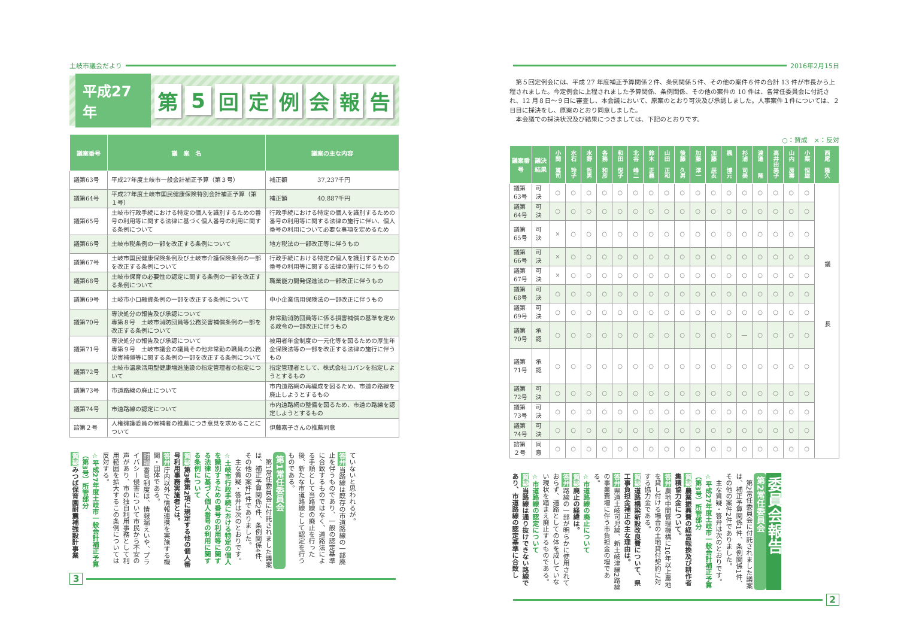土岐市議会だより
平成27年 第 5 回定例会報告
| 議案番号 | 議 案 名 | 議案の主な内容 |
| --- | --- | --- |
| 議第63号 | 平成27年度土岐市一般会計補正予算（第３号） | 補正額 37,237千円 |
| 議第64号 | 平成27年度土岐市国民健康保険特別会計補正予算（第１号） | 補正額 40,887千円 |
| 議第65号 | 土岐市行政手続における特定の個人を識別するための番号の利用等に関する法律に基づく個人番号の利用に関する条例について | 行政手続における特定の個人を識別するための番号の利用等に関する法律の施行に伴い、個人番号の利用について必要な事項を定めるため |
| 議第66号 | 土岐市税条例の一部を改正する条例について | 地方税法の一部改正等に伴うもの |
| 議第67号 | 土岐市国民健康保険条例及び土岐市介護保険条例の一部を改正する条例について | 行政手続における特定の個人を識別するための番号の利用等に関する法律の施行に伴うもの |
| 議第68号 | 土岐市保育の必要性の認定に関する条例の一部を改正する条例について | 職業能力開発促進法の一部改正に伴うもの |
| 議第69号 | 土岐市小口融資条例の一部を改正する条例について | 中小企業信用保険法の一部改正に伴うもの |
| 議第70号 | 専決処分の報告及び承認について 専第８号 土岐市消防団員等公務災害補償条例の一部を改正する条例について | 非常勤消防団員等に係る損害補償の基準を定める政令の一部改正に伴うもの |
| 議第71号 | 専決処分の報告及び承認について 専第９号 土岐市議会の議員その他非常勤の職員の公務災害補償等に関する条例の一部を改正する条例について | 被用者年金制度の一元化等を図るための厚生年金保険法等の一部を改正する法律の施行に伴うもの |
| 議第72号 | 土岐市温泉活用型健康増進施設の指定管理者の指定について | 指定管理者として、株式会社コパンを指定しようとするもの |
| 議第73号 | 市道路線の廃止について | 市内道路網の再編成を図るため、市道の路線を廃止しようとするもの |
| 議第74号 | 市道路線の認定について | 市内道路網の整備を図るため、市道の路線を認定しようとするもの |
| 諮第２号 | 人権擁護委員の候補者の推薦につき意見を求めることについて | 伊藤嘉子さんの推薦同意 |
ていないと思われるが。
答弁当路線は既存の市道路線の一部廃止を伴うものであり、一般の認定基準に合致するものではなく、道路法による手順として当路線の廃止を行った後、新たな市道路線として認定を行うものである。
第1常任委員会
　第1常任委員会に付託されました議案は、補正予算関係2件、条例関係4件、その他の案件1件でありました。
　主な質疑・答弁は次のとおりです。
☆土岐市行政手続における特定の個人を識別するための番号の利用等に関する法律に基づく個人番号の利用に関する条例について
質疑 第3条第2項に規定する他の個人番号利用事務実施者とは。
答弁庁内以外で情報連携を実施する機関・団体である。
討論番号制度は、情報漏えいや、プライバシー侵害について市民から不安の声があり、市の独自利用事務として利用範囲を拡大するこの条例については反対する。
☆平成27年度土岐市一般会計補正予算（第3号）所管部分
質疑 みつば保育園耐震補強設計事業
3
2016年2月15日
第５回定例会には、平成 27 年度補正予算関係２件、条例関係５件、その他の案件６件の合計 13 件が市長から上程されました。今定例会に上程されました予算関係、条例関係、その他の案件の 10 件は、各常任委員会に付託され、12 月８日～９日に審査し、本会議において、原案のとおり可決及び承認しました。人事案件１件については、２日目に採決をし、原案のとおり同意しました。
本会議での採決状況及び結果につきましては、下記のとおりです。
○：賛成　×：反対
| 議案番号 | 議決結果 | 小関 篤司 | 水石 玲子 | 水野 哲男 | 各務 和彦 | 和田 悦子 | 北谷 峰二 | 鈴木 正義 | 山田 正和 | 後藤 久男 | 加藤 淳一 | 加藤 辰亥 | 楓 博元 | 杉浦 司美 | 渡邉 隆 | 高井由美子 | 山内 房壽 | 小栗 恒雄 | 西尾 隆久 |
| --- | --- | --- | --- | --- | --- | --- | --- | --- | --- | --- | --- | --- | --- | --- | --- | --- | --- | --- | --- |
| 議第63号 | 可決 | ○ | ○ | ○ | ○ | ○ | ○ | ○ | ○ | ○ | ○ | ○ | ○ | ○ | ○ | ○ | ○ | ○ | 議長 |
| 議第64号 | 可決 | ○ | ○ | ○ | ○ | ○ | ○ | ○ | ○ | ○ | ○ | ○ | ○ | ○ | ○ | ○ | ○ | ○ | |
| 議第65号 | 可決 | × | ○ | ○ | ○ | ○ | ○ | ○ | ○ | ○ | ○ | ○ | ○ | ○ | ○ | ○ | ○ | ○ | |
| 議第66号 | 可決 | × | ○ | ○ | ○ | ○ | ○ | ○ | ○ | ○ | ○ | ○ | ○ | ○ | ○ | ○ | ○ | ○ | |
| 議第67号 | 可決 | × | ○ | ○ | ○ | ○ | ○ | ○ | ○ | ○ | ○ | ○ | ○ | ○ | ○ | ○ | ○ | ○ | |
| 議第68号 | 可決 | ○ | ○ | ○ | ○ | ○ | ○ | ○ | ○ | ○ | ○ | ○ | ○ | ○ | ○ | ○ | ○ | ○ | |
| 議第69号 | 可決 | ○ | ○ | ○ | ○ | ○ | ○ | ○ | ○ | ○ | ○ | ○ | ○ | ○ | ○ | ○ | ○ | ○ | |
| 議第70号 | 承認 | ○ | ○ | ○ | ○ | ○ | ○ | ○ | ○ | ○ | ○ | ○ | ○ | — | ○ | ○ | ○ | ○ | |
| 議第71号 | 承認 | ○ | ○ | ○ | ○ | ○ | ○ | ○ | ○ | ○ | ○ | ○ | ○ | ○ | ○ | ○ | ○ | ○ | |
| 議第72号 | 可決 | ○ | ○ | ○ | ○ | ○ | ○ | ○ | ○ | ○ | ○ | ○ | ○ | ○ | ○ | ○ | ○ | ○ | |
| 議第73号 | 可決 | ○ | ○ | ○ | ○ | ○ | ○ | ○ | ○ | ○ | ○ | ○ | ○ | ○ | ○ | ○ | ○ | ○ | |
| 議第74号 | 可決 | ○ | ○ | ○ | ○ | ○ | ○ | ○ | ○ | ○ | ○ | ○ | ○ | ○ | ○ | ○ | ○ | ○ | |
| 諮第２号 | 同意 | ○ | ○ | ○ | ○ | ○ | ○ | ○ | ○ | ○ | ○ | ○ | ○ | ○ | ○ | ○ | ○ | ○ | |
委員会報告
第2常任委員会
　第2常任委員会に付託されました議案は、補正予算関係1件、条例関係1件、その他の案件2件でありました。
　主な質疑・答弁は次のとおりです。
☆平成27年度土岐市一般会計補正予算（第3号）所管部分
質疑 農業振興費の経営転換及び耕作者集積協力金について。
答弁農地中間管理機構に10年以上農地を貸し付ける場合の土地貸付契約に対する協力金である。
質疑 道路橋梁新設改良費について、県工事負担金補正の主な理由は。
答弁県道土岐可児線、新土岐津線2路線の事業費増に伴う市負担金の増である。
☆市道路線の廃止について
質疑 廃止の経緯は。
答弁路線の一部が明らかに使用されておらず、道路としての体を成していない現状を踏まえ廃止するものである。
☆市道路線の認定について
質疑 当路線は通り抜けできない路線であり、市道路線の認定基準に合致し
2